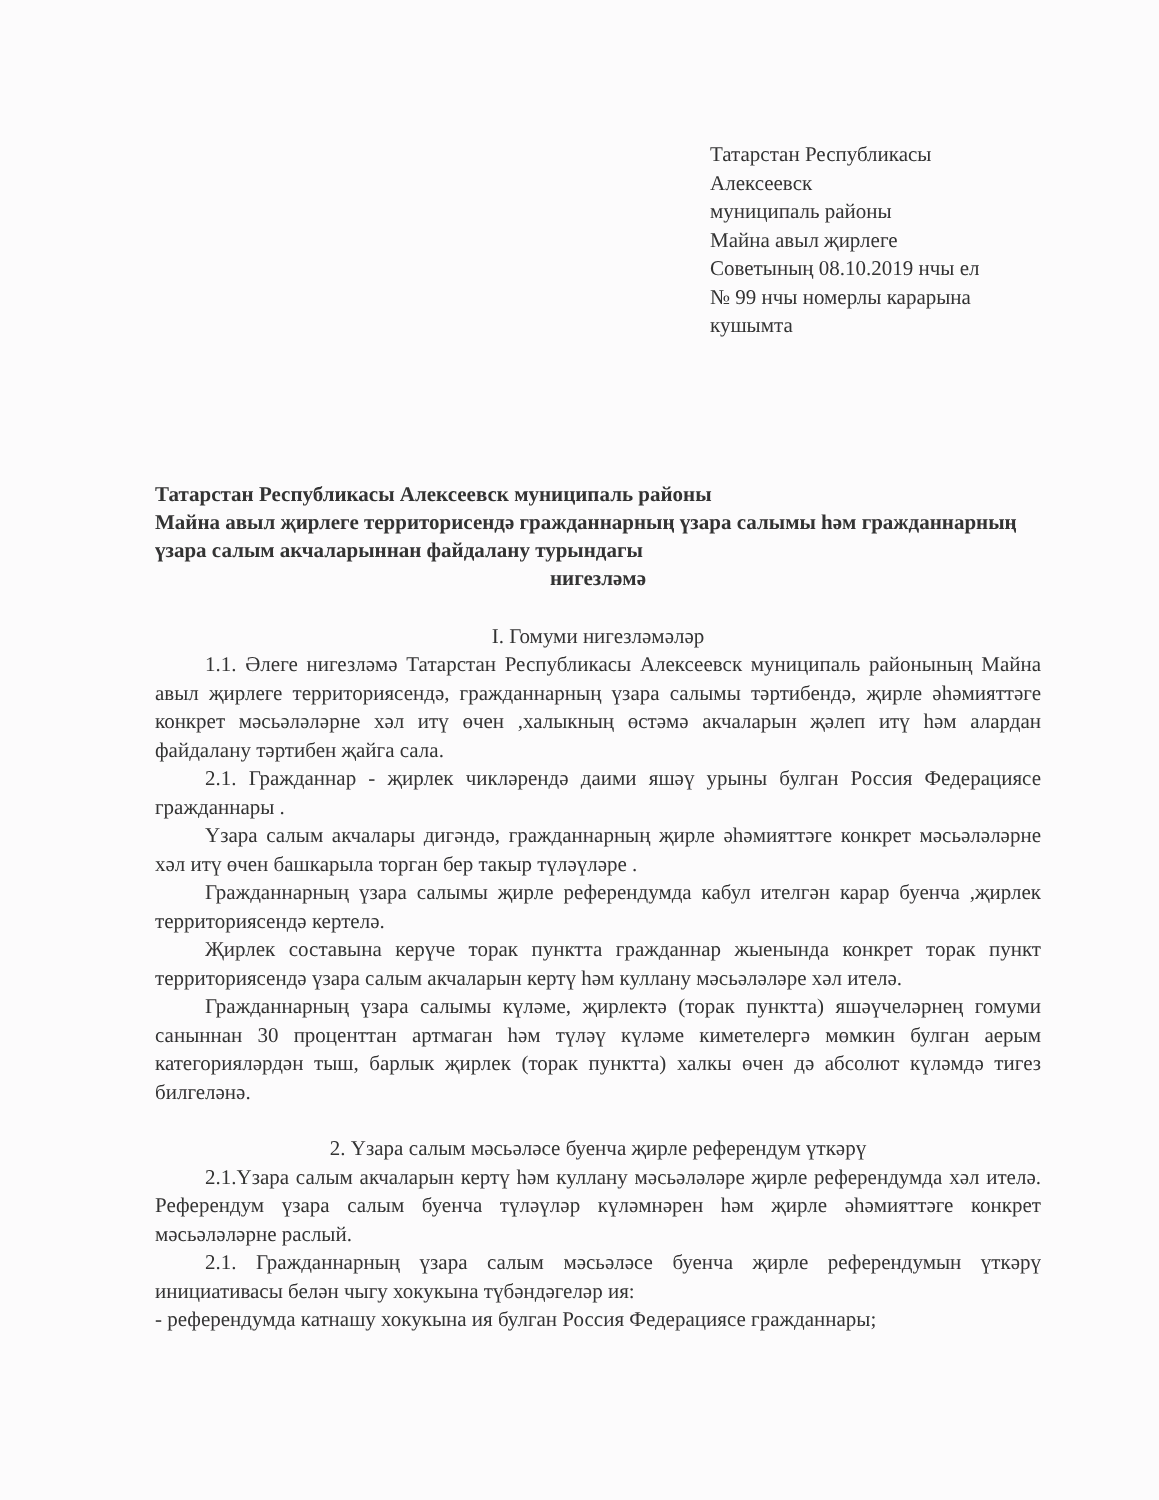Татарстан Республикасы
Алексеевск
муниципаль районы
Майна авыл җирлеге
Советының 08.10.2019 нчы ел
№ 99 нчы номерлы карарына
кушымта
Татарстан Республикасы Алексеевск муниципаль районы
Майна авыл җирлеге территорисендә гражданнарның үзара салымы һәм гражданнарның үзара салым акчаларыннан файдалану турындагы
нигезләмә
I. Гомуми нигезләмәләр
1.1. Әлеге нигезләмә Татарстан Республикасы Алексеевск муниципаль районының Майна авыл җирлеге территориясендә, гражданнарның үзара салымы тәртибендә, җирле әһәмияттәге конкрет мәсьәләләрне хәл итү өчен ,халыкның өстәмә акчаларын җәлеп итү һәм алардан файдалану тәртибен җайга сала.
2.1. Гражданнар - җирлек чикләрендә даими яшәү урыны булган Россия Федерациясе гражданнары .
Үзара салым акчалары дигәндә, гражданнарның җирле әһәмияттәге конкрет мәсьәләләрне хәл итү өчен башкарыла торган бер такыр түләүләре .
Гражданнарның үзара салымы җирле референдумда кабул ителгән карар буенча ,җирлек территориясендә кертелә.
Җирлек составына керүче торак пунктта гражданнар жыенында конкрет торак пункт территориясендә үзара салым акчаларын кертү һәм куллану мәсьәләләре хәл ителә.
Гражданнарның үзара салымы күләме, җирлектә (торак пунктта) яшәүчеләрнең гомуми саныннан 30 проценттан артмаган һәм түләү күләме киметелергә мөмкин булган аерым категорияләрдән тыш, барлык җирлек (торак пунктта) халкы өчен дә абсолют күләмдә тигез билгеләнә.
2. Үзара салым мәсьәләсе буенча җирле референдум үткәрү
2.1.Үзара салым акчаларын кертү һәм куллану мәсьәләләре җирле референдумда хәл ителә. Референдум үзара салым буенча түләүләр күләмнәрен һәм җирле әһәмияттәге конкрет мәсьәләләрне раслый.
2.1. Гражданнарның үзара салым мәсьәләсе буенча җирле референдумын үткәрү инициативасы белән чыгу хокукына түбәндәгеләр ия:
- референдумда катнашу хокукына ия булган Россия Федерациясе гражданнары;